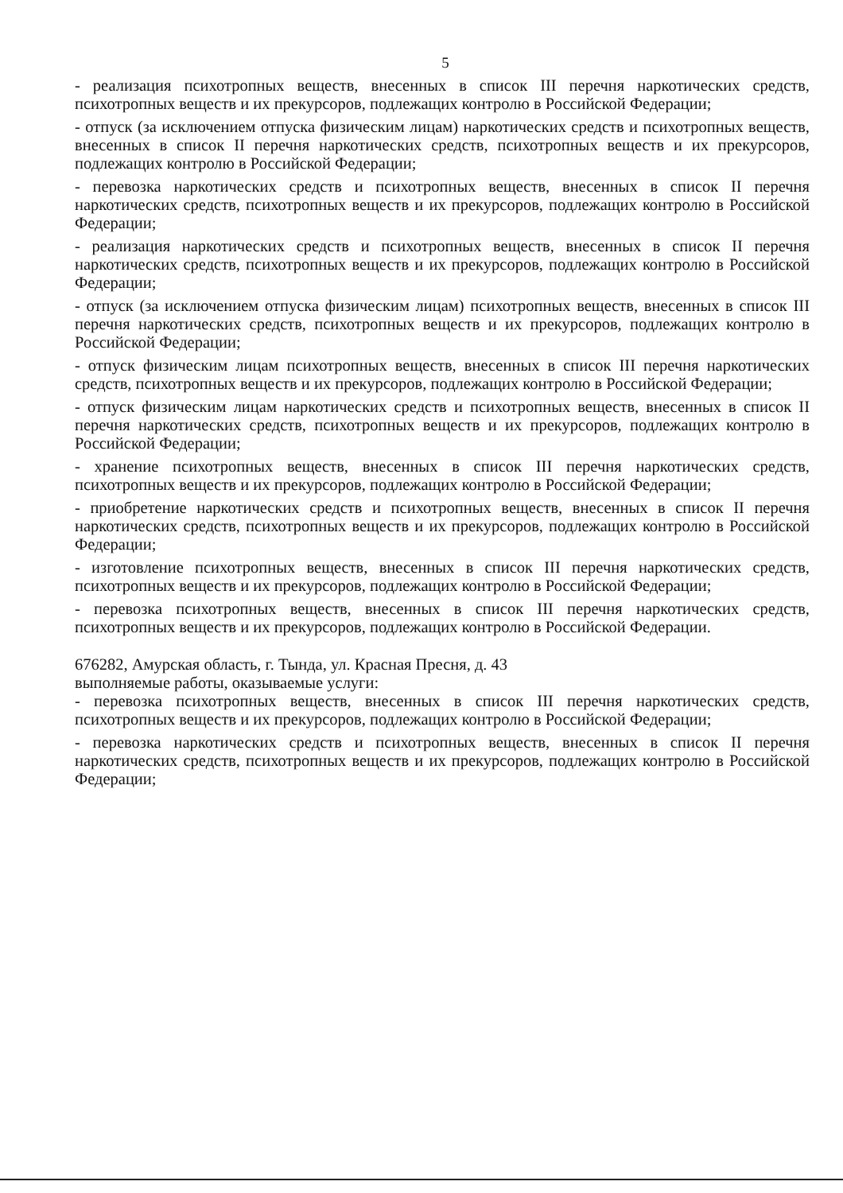5
- реализация психотропных веществ, внесенных в список III перечня наркотических средств, психотропных веществ и их прекурсоров, подлежащих контролю в Российской Федерации;
- отпуск (за исключением отпуска физическим лицам) наркотических средств и психотропных веществ, внесенных в список II перечня наркотических средств, психотропных веществ и их прекурсоров, подлежащих контролю в Российской Федерации;
- перевозка наркотических средств и психотропных веществ, внесенных в список II перечня наркотических средств, психотропных веществ и их прекурсоров, подлежащих контролю в Российской Федерации;
- реализация наркотических средств и психотропных веществ, внесенных в список II перечня наркотических средств, психотропных веществ и их прекурсоров, подлежащих контролю в Российской Федерации;
- отпуск (за исключением отпуска физическим лицам) психотропных веществ, внесенных в список III перечня наркотических средств, психотропных веществ и их прекурсоров, подлежащих контролю в Российской Федерации;
- отпуск физическим лицам психотропных веществ, внесенных в список III перечня наркотических средств, психотропных веществ и их прекурсоров, подлежащих контролю в Российской Федерации;
- отпуск физическим лицам наркотических средств и психотропных веществ, внесенных в список II перечня наркотических средств, психотропных веществ и их прекурсоров, подлежащих контролю в Российской Федерации;
- хранение психотропных веществ, внесенных в список III перечня наркотических средств, психотропных веществ и их прекурсоров, подлежащих контролю в Российской Федерации;
- приобретение наркотических средств и психотропных веществ, внесенных в список II перечня наркотических средств, психотропных веществ и их прекурсоров, подлежащих контролю в Российской Федерации;
- изготовление психотропных веществ, внесенных в список III перечня наркотических средств, психотропных веществ и их прекурсоров, подлежащих контролю в Российской Федерации;
- перевозка психотропных веществ, внесенных в список III перечня наркотических средств, психотропных веществ и их прекурсоров, подлежащих контролю в Российской Федерации.
676282, Амурская область, г. Тында, ул. Красная Пресня, д. 43
выполняемые работы, оказываемые услуги:
- перевозка психотропных веществ, внесенных в список III перечня наркотических средств, психотропных веществ и их прекурсоров, подлежащих контролю в Российской Федерации;
- перевозка наркотических средств и психотропных веществ, внесенных в список II перечня наркотических средств, психотропных веществ и их прекурсоров, подлежащих контролю в Российской Федерации;